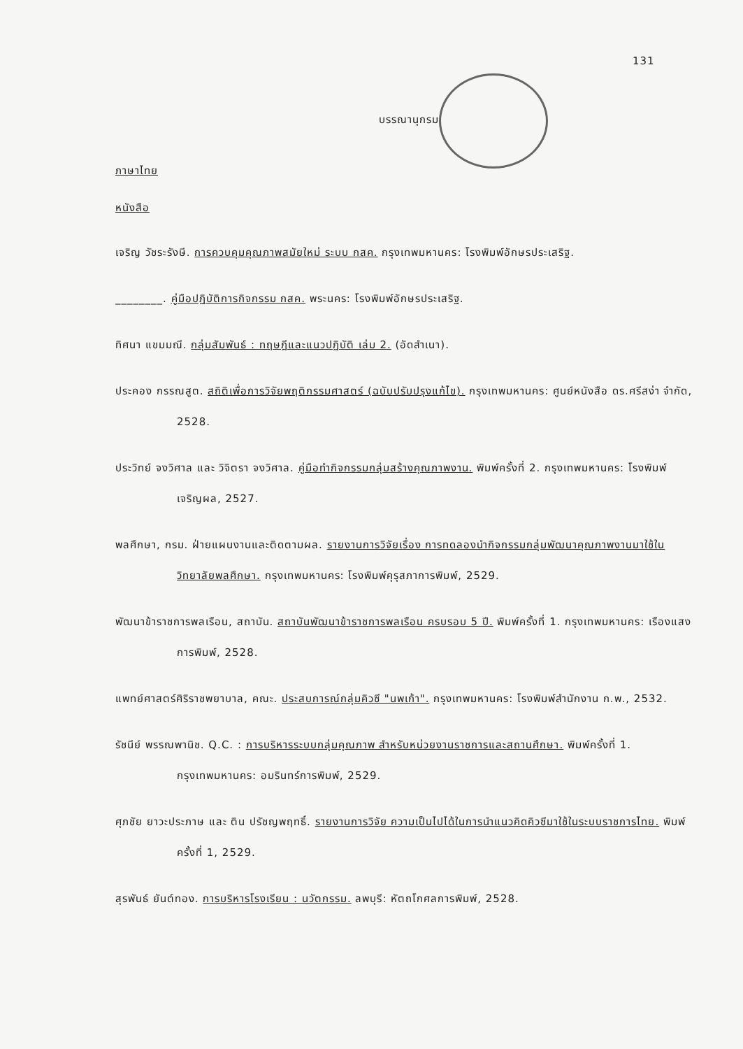131
บรรณานุกรม
ภาษาไทย
หนังสือ
เจริญ วัชระรังษี. การควบคุมคุณภาพสมัยใหม่ ระบบ กสค. กรุงเทพมหานคร: โรงพิมพ์อักษรประเสริฐ.
________. คู่มือปฏิบัติการกิจกรรม กสค. พระนคร: โรงพิมพ์อักษรประเสริฐ.
ทิศนา แขมมณี. กลุ่มสัมพันธ์ : ทฤษฎีและแนวปฏิบัติ เล่ม 2. (อัดสำเนา).
ประคอง กรรณสูต. สถิติเพื่อการวิจัยพฤติกรรมศาสตร์ (ฉบับปรับปรุงแก้ไข). กรุงเทพมหานคร: ศูนย์หนังสือ ดร.ศรีสง่า จำกัด, 2528.
ประวิทย์ จงวิศาล และ วิจิตรา จงวิศาล. คู่มือทำกิจกรรมกลุ่มสร้างคุณภาพงาน. พิมพ์ครั้งที่ 2. กรุงเทพมหานคร: โรงพิมพ์เจริญผล, 2527.
พลศึกษา, กรม. ฝ่ายแผนงานและติดตามผล. รายงานการวิจัยเรื่อง การทดลองนำกิจกรรมกลุ่มพัฒนาคุณภาพงานมาใช้ในวิทยาลัยพลศึกษา. กรุงเทพมหานคร: โรงพิมพ์คุรุสภาการพิมพ์, 2529.
พัฒนาข้าราชการพลเรือน, สถาบัน. สถาบันพัฒนาข้าราชการพลเรือน ครบรอบ 5 ปี. พิมพ์ครั้งที่ 1. กรุงเทพมหานคร: เรืองแสงการพิมพ์, 2528.
แพทย์ศาสตร์ศิริราชพยาบาล, คณะ. ประสบการณ์กลุ่มคิวซี "นพเก้า". กรุงเทพมหานคร: โรงพิมพ์สำนักงาน ก.พ., 2532.
รัชนีย์ พรรณพานิช. Q.C. : การบริหารระบบกลุ่มคุณภาพ สำหรับหน่วยงานราชการและสถานศึกษา. พิมพ์ครั้งที่ 1. กรุงเทพมหานคร: อมรินทร์การพิมพ์, 2529.
ศุภชัย ยาวะประภาษ และ ติน ปรัชญพฤทธิ์. รายงานการวิจัย ความเป็นไปได้ในการนำแนวคิดคิวซีมาใช้ในระบบราชการไทย. พิมพ์ครั้งที่ 1, 2529.
สุรพันธ์ ยันต์ทอง. การบริหารโรงเรียน : นวัตกรรม. ลพบุรี: หัตถโกศลการพิมพ์, 2528.